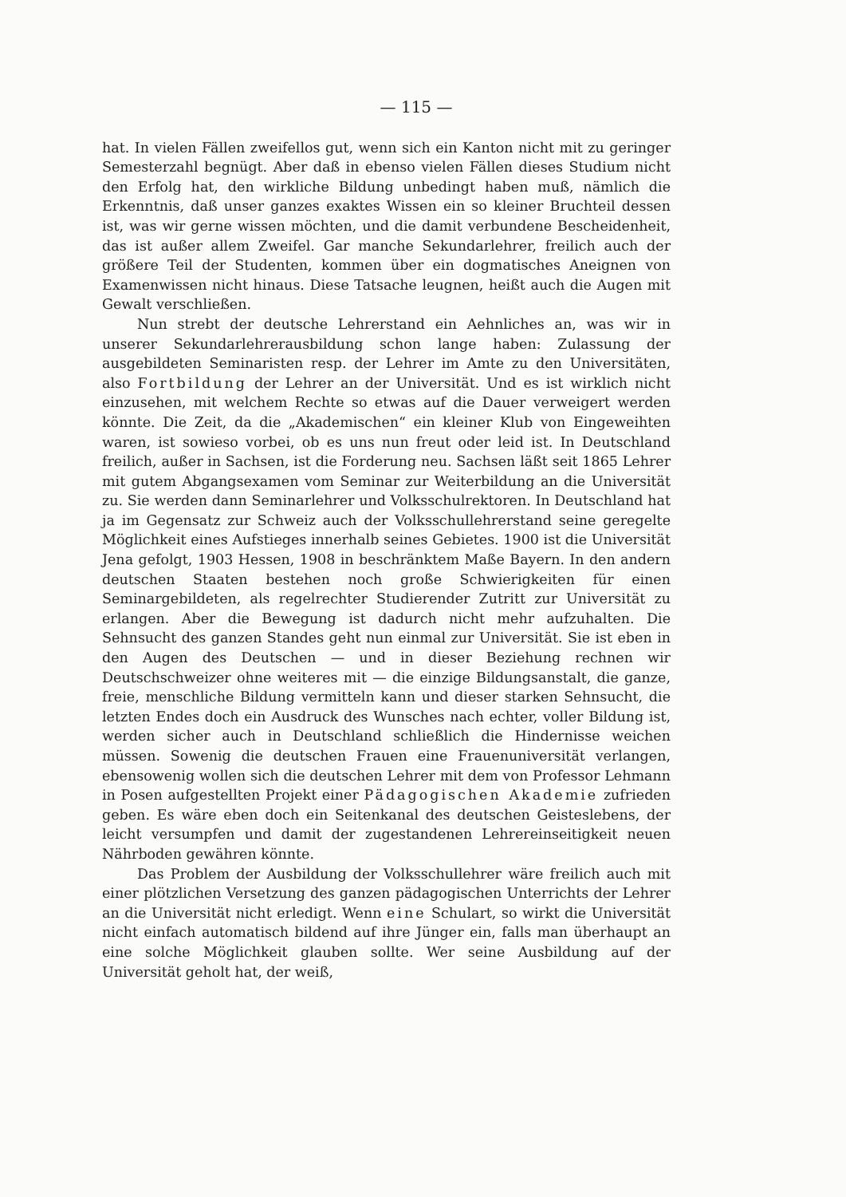— 115 —
hat. In vielen Fällen zweifellos gut, wenn sich ein Kanton nicht mit zu geringer Semesterzahl begnügt. Aber daß in ebenso vielen Fällen dieses Studium nicht den Erfolg hat, den wirkliche Bildung unbedingt haben muß, nämlich die Erkenntnis, daß unser ganzes exaktes Wissen ein so kleiner Bruchteil dessen ist, was wir gerne wissen möchten, und die damit verbundene Bescheidenheit, das ist außer allem Zweifel. Gar manche Sekundarlehrer, freilich auch der größere Teil der Studenten, kommen über ein dogmatisches Aneignen von Examenwissen nicht hinaus. Diese Tatsache leugnen, heißt auch die Augen mit Gewalt verschließen.
Nun strebt der deutsche Lehrerstand ein Aehnliches an, was wir in unserer Sekundarlehrerausbildung schon lange haben: Zulassung der ausgebildeten Seminaristen resp. der Lehrer im Amte zu den Universitäten, also Fortbildung der Lehrer an der Universität. Und es ist wirklich nicht einzusehen, mit welchem Rechte so etwas auf die Dauer verweigert werden könnte. Die Zeit, da die „Akademischen“ ein kleiner Klub von Eingeweihten waren, ist sowieso vorbei, ob es uns nun freut oder leid ist. In Deutschland freilich, außer in Sachsen, ist die Forderung neu. Sachsen läßt seit 1865 Lehrer mit gutem Abgangsexamen vom Seminar zur Weiterbildung an die Universität zu. Sie werden dann Seminarlehrer und Volksschulrektoren. In Deutschland hat ja im Gegensatz zur Schweiz auch der Volksschullehrerstand seine geregelte Möglichkeit eines Aufstieges innerhalb seines Gebietes. 1900 ist die Universität Jena gefolgt, 1903 Hessen, 1908 in beschränktem Maße Bayern. In den andern deutschen Staaten bestehen noch große Schwierigkeiten für einen Seminargebildeten, als regelrechter Studierender Zutritt zur Universität zu erlangen. Aber die Bewegung ist dadurch nicht mehr aufzuhalten. Die Sehnsucht des ganzen Standes geht nun einmal zur Universität. Sie ist eben in den Augen des Deutschen — und in dieser Beziehung rechnen wir Deutschschweizer ohne weiteres mit — die einzige Bildungsanstalt, die ganze, freie, menschliche Bildung vermitteln kann und dieser starken Sehnsucht, die letzten Endes doch ein Ausdruck des Wunsches nach echter, voller Bildung ist, werden sicher auch in Deutschland schließlich die Hindernisse weichen müssen. Sowenig die deutschen Frauen eine Frauenuniversität verlangen, ebensowenig wollen sich die deutschen Lehrer mit dem von Professor Lehmann in Posen aufgestellten Projekt einer Pädagogischen Akademie zufrieden geben. Es wäre eben doch ein Seitenkanal des deutschen Geisteslebens, der leicht versumpfen und damit der zugestandenen Lehrereinseitigkeit neuen Nährboden gewähren könnte.
Das Problem der Ausbildung der Volksschullehrer wäre freilich auch mit einer plötzlichen Versetzung des ganzen pädagogischen Unterrichts der Lehrer an die Universität nicht erledigt. Wenn eine Schulart, so wirkt die Universität nicht einfach automatisch bildend auf ihre Jünger ein, falls man überhaupt an eine solche Möglichkeit glauben sollte. Wer seine Ausbildung auf der Universität geholt hat, der weiß,